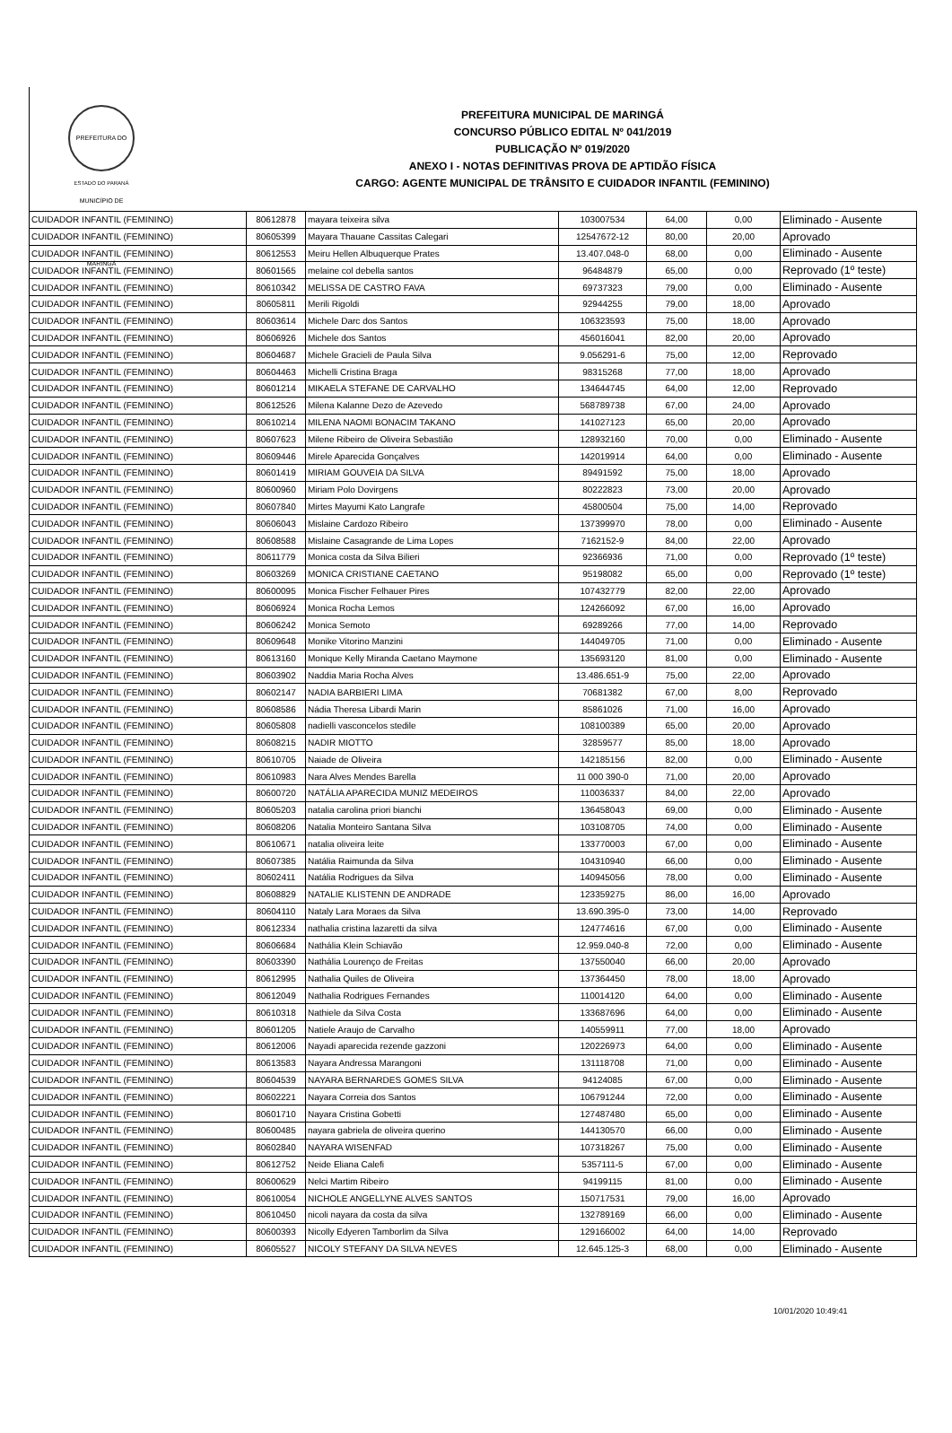PREFEITURA DO MUNICÍPIO DE MARINGÁ
ESTADO DO PARANÁ
PREFEITURA MUNICIPAL DE MARINGÁ
CONCURSO PÚBLICO EDITAL Nº 041/2019
PUBLICAÇÃO Nº 019/2020
ANEXO I - NOTAS DEFINITIVAS PROVA DE APTIDÃO FÍSICA
CARGO: AGENTE MUNICIPAL DE TRÂNSITO E CUIDADOR INFANTIL (FEMININO)
| CUIDADOR INFANTIL (FEMININO) | 80612878 | mayara teixeira silva | 103007534 | 64,00 | 0,00 | Eliminado - Ausente |
| CUIDADOR INFANTIL (FEMININO) | 80605399 | Mayara Thauane Cassitas Calegari | 12547672-12 | 80,00 | 20,00 | Aprovado |
| CUIDADOR INFANTIL (FEMININO) | 80612553 | Meiru Hellen Albuquerque Prates | 13.407.048-0 | 68,00 | 0,00 | Eliminado - Ausente |
| CUIDADOR INFANTIL (FEMININO) | 80601565 | melaine col debella santos | 96484879 | 65,00 | 0,00 | Reprovado (1º teste) |
| CUIDADOR INFANTIL (FEMININO) | 80610342 | MELISSA DE CASTRO FAVA | 69737323 | 79,00 | 0,00 | Eliminado - Ausente |
| CUIDADOR INFANTIL (FEMININO) | 80605811 | Merili Rigoldi | 92944255 | 79,00 | 18,00 | Aprovado |
| CUIDADOR INFANTIL (FEMININO) | 80603614 | Michele Darc dos Santos | 106323593 | 75,00 | 18,00 | Aprovado |
| CUIDADOR INFANTIL (FEMININO) | 80606926 | Michele dos Santos | 456016041 | 82,00 | 20,00 | Aprovado |
| CUIDADOR INFANTIL (FEMININO) | 80604687 | Michele Gracieli de Paula Silva | 9.056291-6 | 75,00 | 12,00 | Reprovado |
| CUIDADOR INFANTIL (FEMININO) | 80604463 | Michelli Cristina Braga | 98315268 | 77,00 | 18,00 | Aprovado |
| CUIDADOR INFANTIL (FEMININO) | 80601214 | MIKAELA STEFANE DE CARVALHO | 134644745 | 64,00 | 12,00 | Reprovado |
| CUIDADOR INFANTIL (FEMININO) | 80612526 | Milena Kalanne Dezo de Azevedo | 568789738 | 67,00 | 24,00 | Aprovado |
| CUIDADOR INFANTIL (FEMININO) | 80610214 | MILENA NAOMI BONACIM TAKANO | 141027123 | 65,00 | 20,00 | Aprovado |
| CUIDADOR INFANTIL (FEMININO) | 80607623 | Milene Ribeiro de Oliveira Sebastião | 128932160 | 70,00 | 0,00 | Eliminado - Ausente |
| CUIDADOR INFANTIL (FEMININO) | 80609446 | Mirele Aparecida Gonçalves | 142019914 | 64,00 | 0,00 | Eliminado - Ausente |
| CUIDADOR INFANTIL (FEMININO) | 80601419 | MIRIAM GOUVEIA DA SILVA | 89491592 | 75,00 | 18,00 | Aprovado |
| CUIDADOR INFANTIL (FEMININO) | 80600960 | Miriam Polo Dovirgens | 80222823 | 73,00 | 20,00 | Aprovado |
| CUIDADOR INFANTIL (FEMININO) | 80607840 | Mirtes Mayumi Kato Langrafe | 45800504 | 75,00 | 14,00 | Reprovado |
| CUIDADOR INFANTIL (FEMININO) | 80606043 | Mislaine Cardozo Ribeiro | 137399970 | 78,00 | 0,00 | Eliminado - Ausente |
| CUIDADOR INFANTIL (FEMININO) | 80608588 | Mislaine Casagrande de Lima Lopes | 7162152-9 | 84,00 | 22,00 | Aprovado |
| CUIDADOR INFANTIL (FEMININO) | 80611779 | Monica costa da Silva Bilieri | 92366936 | 71,00 | 0,00 | Reprovado (1º teste) |
| CUIDADOR INFANTIL (FEMININO) | 80603269 | MONICA CRISTIANE CAETANO | 95198082 | 65,00 | 0,00 | Reprovado (1º teste) |
| CUIDADOR INFANTIL (FEMININO) | 80600095 | Monica Fischer Felhauer Pires | 107432779 | 82,00 | 22,00 | Aprovado |
| CUIDADOR INFANTIL (FEMININO) | 80606924 | Monica Rocha Lemos | 124266092 | 67,00 | 16,00 | Aprovado |
| CUIDADOR INFANTIL (FEMININO) | 80606242 | Monica Semoto | 69289266 | 77,00 | 14,00 | Reprovado |
| CUIDADOR INFANTIL (FEMININO) | 80609648 | Monike Vitorino Manzini | 144049705 | 71,00 | 0,00 | Eliminado - Ausente |
| CUIDADOR INFANTIL (FEMININO) | 80613160 | Monique Kelly Miranda Caetano Maymone | 135693120 | 81,00 | 0,00 | Eliminado - Ausente |
| CUIDADOR INFANTIL (FEMININO) | 80603902 | Naddia Maria Rocha Alves | 13.486.651-9 | 75,00 | 22,00 | Aprovado |
| CUIDADOR INFANTIL (FEMININO) | 80602147 | NADIA BARBIERI LIMA | 70681382 | 67,00 | 8,00 | Reprovado |
| CUIDADOR INFANTIL (FEMININO) | 80608586 | Nádia Theresa Libardi Marin | 85861026 | 71,00 | 16,00 | Aprovado |
| CUIDADOR INFANTIL (FEMININO) | 80605808 | nadielli vasconcelos stedile | 108100389 | 65,00 | 20,00 | Aprovado |
| CUIDADOR INFANTIL (FEMININO) | 80608215 | NADIR MIOTTO | 32859577 | 85,00 | 18,00 | Aprovado |
| CUIDADOR INFANTIL (FEMININO) | 80610705 | Naiade de Oliveira | 142185156 | 82,00 | 0,00 | Eliminado - Ausente |
| CUIDADOR INFANTIL (FEMININO) | 80610983 | Nara Alves Mendes Barella | 11 000 390-0 | 71,00 | 20,00 | Aprovado |
| CUIDADOR INFANTIL (FEMININO) | 80600720 | NATÁLIA APARECIDA MUNIZ MEDEIROS | 110036337 | 84,00 | 22,00 | Aprovado |
| CUIDADOR INFANTIL (FEMININO) | 80605203 | natalia carolina priori bianchi | 136458043 | 69,00 | 0,00 | Eliminado - Ausente |
| CUIDADOR INFANTIL (FEMININO) | 80608206 | Natalia Monteiro Santana Silva | 103108705 | 74,00 | 0,00 | Eliminado - Ausente |
| CUIDADOR INFANTIL (FEMININO) | 80610671 | natalia oliveira leite | 133770003 | 67,00 | 0,00 | Eliminado - Ausente |
| CUIDADOR INFANTIL (FEMININO) | 80607385 | Natália Raimunda da Silva | 104310940 | 66,00 | 0,00 | Eliminado - Ausente |
| CUIDADOR INFANTIL (FEMININO) | 80602411 | Natália Rodrigues da Silva | 140945056 | 78,00 | 0,00 | Eliminado - Ausente |
| CUIDADOR INFANTIL (FEMININO) | 80608829 | NATALIE KLISTENN DE ANDRADE | 123359275 | 86,00 | 16,00 | Aprovado |
| CUIDADOR INFANTIL (FEMININO) | 80604110 | Nataly Lara Moraes da Silva | 13.690.395-0 | 73,00 | 14,00 | Reprovado |
| CUIDADOR INFANTIL (FEMININO) | 80612334 | nathalia cristina lazaretti da silva | 124774616 | 67,00 | 0,00 | Eliminado - Ausente |
| CUIDADOR INFANTIL (FEMININO) | 80606684 | Nathália Klein Schiavão | 12.959.040-8 | 72,00 | 0,00 | Eliminado - Ausente |
| CUIDADOR INFANTIL (FEMININO) | 80603390 | Nathália Lourenço de Freitas | 137550040 | 66,00 | 20,00 | Aprovado |
| CUIDADOR INFANTIL (FEMININO) | 80612995 | Nathalia Quiles de Oliveira | 137364450 | 78,00 | 18,00 | Aprovado |
| CUIDADOR INFANTIL (FEMININO) | 80612049 | Nathalia Rodrigues Fernandes | 110014120 | 64,00 | 0,00 | Eliminado - Ausente |
| CUIDADOR INFANTIL (FEMININO) | 80610318 | Nathiele da Silva Costa | 133687696 | 64,00 | 0,00 | Eliminado - Ausente |
| CUIDADOR INFANTIL (FEMININO) | 80601205 | Natiele Araujo de Carvalho | 140559911 | 77,00 | 18,00 | Aprovado |
| CUIDADOR INFANTIL (FEMININO) | 80612006 | Nayadi aparecida rezende gazzoni | 120226973 | 64,00 | 0,00 | Eliminado - Ausente |
| CUIDADOR INFANTIL (FEMININO) | 80613583 | Nayara Andressa Marangoni | 131118708 | 71,00 | 0,00 | Eliminado - Ausente |
| CUIDADOR INFANTIL (FEMININO) | 80604539 | NAYARA BERNARDES GOMES SILVA | 94124085 | 67,00 | 0,00 | Eliminado - Ausente |
| CUIDADOR INFANTIL (FEMININO) | 80602221 | Nayara Correia dos Santos | 106791244 | 72,00 | 0,00 | Eliminado - Ausente |
| CUIDADOR INFANTIL (FEMININO) | 80601710 | Nayara Cristina Gobetti | 127487480 | 65,00 | 0,00 | Eliminado - Ausente |
| CUIDADOR INFANTIL (FEMININO) | 80600485 | nayara gabriela de oliveira querino | 144130570 | 66,00 | 0,00 | Eliminado - Ausente |
| CUIDADOR INFANTIL (FEMININO) | 80602840 | NAYARA WISENFAD | 107318267 | 75,00 | 0,00 | Eliminado - Ausente |
| CUIDADOR INFANTIL (FEMININO) | 80612752 | Neide Eliana Calefi | 5357111-5 | 67,00 | 0,00 | Eliminado - Ausente |
| CUIDADOR INFANTIL (FEMININO) | 80600629 | Nelci Martim Ribeiro | 94199115 | 81,00 | 0,00 | Eliminado - Ausente |
| CUIDADOR INFANTIL (FEMININO) | 80610054 | NICHOLE ANGELLYNE ALVES SANTOS | 150717531 | 79,00 | 16,00 | Aprovado |
| CUIDADOR INFANTIL (FEMININO) | 80610450 | nicoli nayara da costa da silva | 132789169 | 66,00 | 0,00 | Eliminado - Ausente |
| CUIDADOR INFANTIL (FEMININO) | 80600393 | Nicolly Edyeren Tamborlim da Silva | 129166002 | 64,00 | 14,00 | Reprovado |
| CUIDADOR INFANTIL (FEMININO) | 80605527 | NICOLY STEFANY DA SILVA NEVES | 12.645.125-3 | 68,00 | 0,00 | Eliminado - Ausente |
10/01/2020 10:49:41